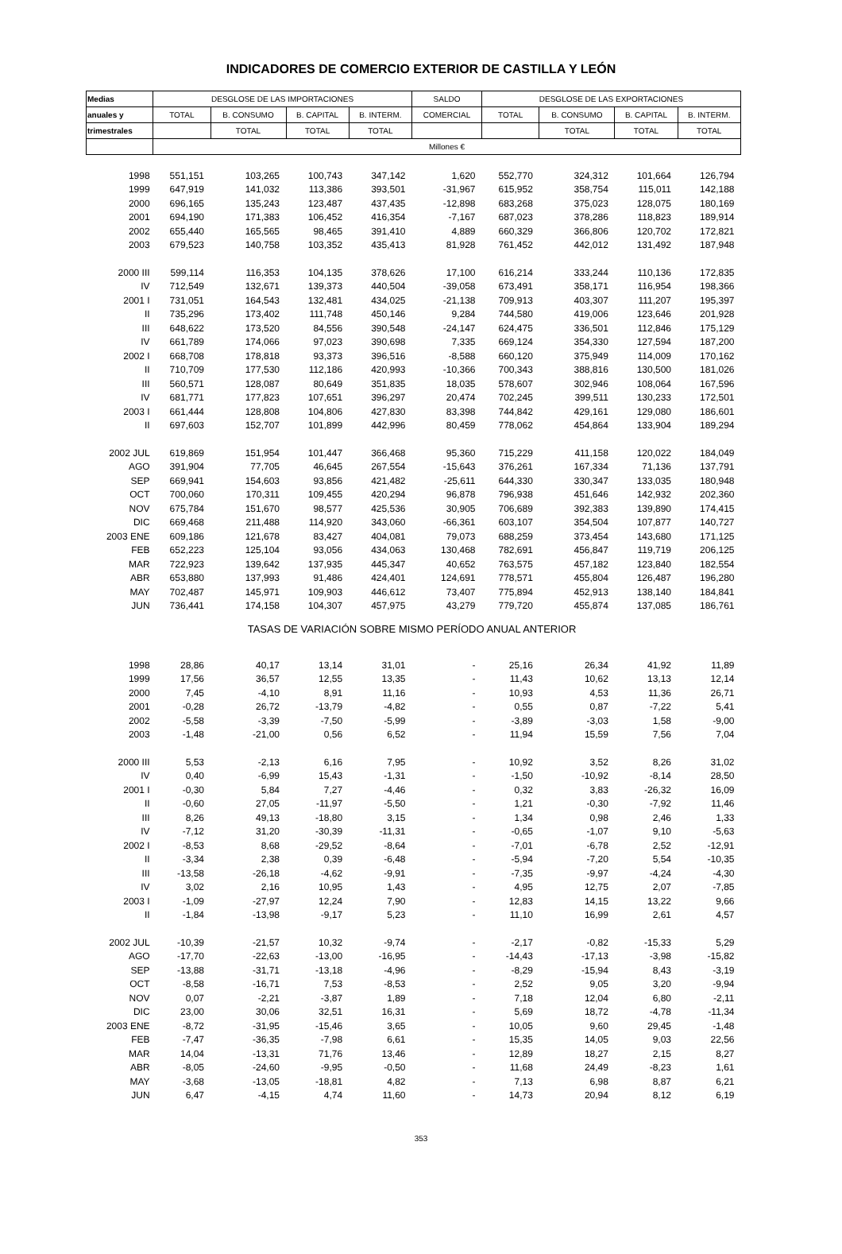INDICADORES DE COMERCIO EXTERIOR DE CASTILLA Y LEÓN
| Medias | DESGLOSE DE LAS IMPORTACIONES | | | | SALDO | DESGLOSE DE LAS EXPORTACIONES | | | |
| --- | --- | --- | --- | --- | --- | --- | --- | --- | --- |
| anuales y | TOTAL | B. CONSUMO | B. CAPITAL | B. INTERM. | COMERCIAL | TOTAL | B. CONSUMO | B. CAPITAL | B. INTERM. |
| trimestrales | | TOTAL | TOTAL | TOTAL | | | TOTAL | TOTAL | TOTAL |
| | Millones € | | | | | | | | |
| 1998 | 551,151 | 103,265 | 100,743 | 347,142 | 1,620 | 552,770 | 324,312 | 101,664 | 126,794 |
| 1999 | 647,919 | 141,032 | 113,386 | 393,501 | -31,967 | 615,952 | 358,754 | 115,011 | 142,188 |
| 2000 | 696,165 | 135,243 | 123,487 | 437,435 | -12,898 | 683,268 | 375,023 | 128,075 | 180,169 |
| 2001 | 694,190 | 171,383 | 106,452 | 416,354 | -7,167 | 687,023 | 378,286 | 118,823 | 189,914 |
| 2002 | 655,440 | 165,565 | 98,465 | 391,410 | 4,889 | 660,329 | 366,806 | 120,702 | 172,821 |
| 2003 | 679,523 | 140,758 | 103,352 | 435,413 | 81,928 | 761,452 | 442,012 | 131,492 | 187,948 |
| 2000 III | 599,114 | 116,353 | 104,135 | 378,626 | 17,100 | 616,214 | 333,244 | 110,136 | 172,835 |
| IV | 712,549 | 132,671 | 139,373 | 440,504 | -39,058 | 673,491 | 358,171 | 116,954 | 198,366 |
| 2001 I | 731,051 | 164,543 | 132,481 | 434,025 | -21,138 | 709,913 | 403,307 | 111,207 | 195,397 |
| II | 735,296 | 173,402 | 111,748 | 450,146 | 9,284 | 744,580 | 419,006 | 123,646 | 201,928 |
| III | 648,622 | 173,520 | 84,556 | 390,548 | -24,147 | 624,475 | 336,501 | 112,846 | 175,129 |
| IV | 661,789 | 174,066 | 97,023 | 390,698 | 7,335 | 669,124 | 354,330 | 127,594 | 187,200 |
| 2002 I | 668,708 | 178,818 | 93,373 | 396,516 | -8,588 | 660,120 | 375,949 | 114,009 | 170,162 |
| II | 710,709 | 177,530 | 112,186 | 420,993 | -10,366 | 700,343 | 388,816 | 130,500 | 181,026 |
| III | 560,571 | 128,087 | 80,649 | 351,835 | 18,035 | 578,607 | 302,946 | 108,064 | 167,596 |
| IV | 681,771 | 177,823 | 107,651 | 396,297 | 20,474 | 702,245 | 399,511 | 130,233 | 172,501 |
| 2003 I | 661,444 | 128,808 | 104,806 | 427,830 | 83,398 | 744,842 | 429,161 | 129,080 | 186,601 |
| II | 697,603 | 152,707 | 101,899 | 442,996 | 80,459 | 778,062 | 454,864 | 133,904 | 189,294 |
| 2002 JUL | 619,869 | 151,954 | 101,447 | 366,468 | 95,360 | 715,229 | 411,158 | 120,022 | 184,049 |
| AGO | 391,904 | 77,705 | 46,645 | 267,554 | -15,643 | 376,261 | 167,334 | 71,136 | 137,791 |
| SEP | 669,941 | 154,603 | 93,856 | 421,482 | -25,611 | 644,330 | 330,347 | 133,035 | 180,948 |
| OCT | 700,060 | 170,311 | 109,455 | 420,294 | 96,878 | 796,938 | 451,646 | 142,932 | 202,360 |
| NOV | 675,784 | 151,670 | 98,577 | 425,536 | 30,905 | 706,689 | 392,383 | 139,890 | 174,415 |
| DIC | 669,468 | 211,488 | 114,920 | 343,060 | -66,361 | 603,107 | 354,504 | 107,877 | 140,727 |
| 2003 ENE | 609,186 | 121,678 | 83,427 | 404,081 | 79,073 | 688,259 | 373,454 | 143,680 | 171,125 |
| FEB | 652,223 | 125,104 | 93,056 | 434,063 | 130,468 | 782,691 | 456,847 | 119,719 | 206,125 |
| MAR | 722,923 | 139,642 | 137,935 | 445,347 | 40,652 | 763,575 | 457,182 | 123,840 | 182,554 |
| ABR | 653,880 | 137,993 | 91,486 | 424,401 | 124,691 | 778,571 | 455,804 | 126,487 | 196,280 |
| MAY | 702,487 | 145,971 | 109,903 | 446,612 | 73,407 | 775,894 | 452,913 | 138,140 | 184,841 |
| JUN | 736,441 | 174,158 | 104,307 | 457,975 | 43,279 | 779,720 | 455,874 | 137,085 | 186,761 |
| TASAS DE VARIACIÓN SOBRE MISMO PERÍODO ANUAL ANTERIOR | | | | | | | | | |
| 1998 | 28,86 | 40,17 | 13,14 | 31,01 | - | 25,16 | 26,34 | 41,92 | 11,89 |
| 1999 | 17,56 | 36,57 | 12,55 | 13,35 | - | 11,43 | 10,62 | 13,13 | 12,14 |
| 2000 | 7,45 | -4,10 | 8,91 | 11,16 | - | 10,93 | 4,53 | 11,36 | 26,71 |
| 2001 | -0,28 | 26,72 | -13,79 | -4,82 | - | 0,55 | 0,87 | -7,22 | 5,41 |
| 2002 | -5,58 | -3,39 | -7,50 | -5,99 | - | -3,89 | -3,03 | 1,58 | -9,00 |
| 2003 | -1,48 | -21,00 | 0,56 | 6,52 | - | 11,94 | 15,59 | 7,56 | 7,04 |
| 2000 III | 5,53 | -2,13 | 6,16 | 7,95 | - | 10,92 | 3,52 | 8,26 | 31,02 |
| IV | 0,40 | -6,99 | 15,43 | -1,31 | - | -1,50 | -10,92 | -8,14 | 28,50 |
| 2001 I | -0,30 | 5,84 | 7,27 | -4,46 | - | 0,32 | 3,83 | -26,32 | 16,09 |
| II | -0,60 | 27,05 | -11,97 | -5,50 | - | 1,21 | -0,30 | -7,92 | 11,46 |
| III | 8,26 | 49,13 | -18,80 | 3,15 | - | 1,34 | 0,98 | 2,46 | 1,33 |
| IV | -7,12 | 31,20 | -30,39 | -11,31 | - | -0,65 | -1,07 | 9,10 | -5,63 |
| 2002 I | -8,53 | 8,68 | -29,52 | -8,64 | - | -7,01 | -6,78 | 2,52 | -12,91 |
| II | -3,34 | 2,38 | 0,39 | -6,48 | - | -5,94 | -7,20 | 5,54 | -10,35 |
| III | -13,58 | -26,18 | -4,62 | -9,91 | - | -7,35 | -9,97 | -4,24 | -4,30 |
| IV | 3,02 | 2,16 | 10,95 | 1,43 | - | 4,95 | 12,75 | 2,07 | -7,85 |
| 2003 I | -1,09 | -27,97 | 12,24 | 7,90 | - | 12,83 | 14,15 | 13,22 | 9,66 |
| II | -1,84 | -13,98 | -9,17 | 5,23 | - | 11,10 | 16,99 | 2,61 | 4,57 |
| 2002 JUL | -10,39 | -21,57 | 10,32 | -9,74 | - | -2,17 | -0,82 | -15,33 | 5,29 |
| AGO | -17,70 | -22,63 | -13,00 | -16,95 | - | -14,43 | -17,13 | -3,98 | -15,82 |
| SEP | -13,88 | -31,71 | -13,18 | -4,96 | - | -8,29 | -15,94 | 8,43 | -3,19 |
| OCT | -8,58 | -16,71 | 7,53 | -8,53 | - | 2,52 | 9,05 | 3,20 | -9,94 |
| NOV | 0,07 | -2,21 | -3,87 | 1,89 | - | 7,18 | 12,04 | 6,80 | -2,11 |
| DIC | 23,00 | 30,06 | 32,51 | 16,31 | - | 5,69 | 18,72 | -4,78 | -11,34 |
| 2003 ENE | -8,72 | -31,95 | -15,46 | 3,65 | - | 10,05 | 9,60 | 29,45 | -1,48 |
| FEB | -7,47 | -36,35 | -7,98 | 6,61 | - | 15,35 | 14,05 | 9,03 | 22,56 |
| MAR | 14,04 | -13,31 | 71,76 | 13,46 | - | 12,89 | 18,27 | 2,15 | 8,27 |
| ABR | -8,05 | -24,60 | -9,95 | -0,50 | - | 11,68 | 24,49 | -8,23 | 1,61 |
| MAY | -3,68 | -13,05 | -18,81 | 4,82 | - | 7,13 | 6,98 | 8,87 | 6,21 |
| JUN | 6,47 | -4,15 | 4,74 | 11,60 | - | 14,73 | 20,94 | 8,12 | 6,19 |
353